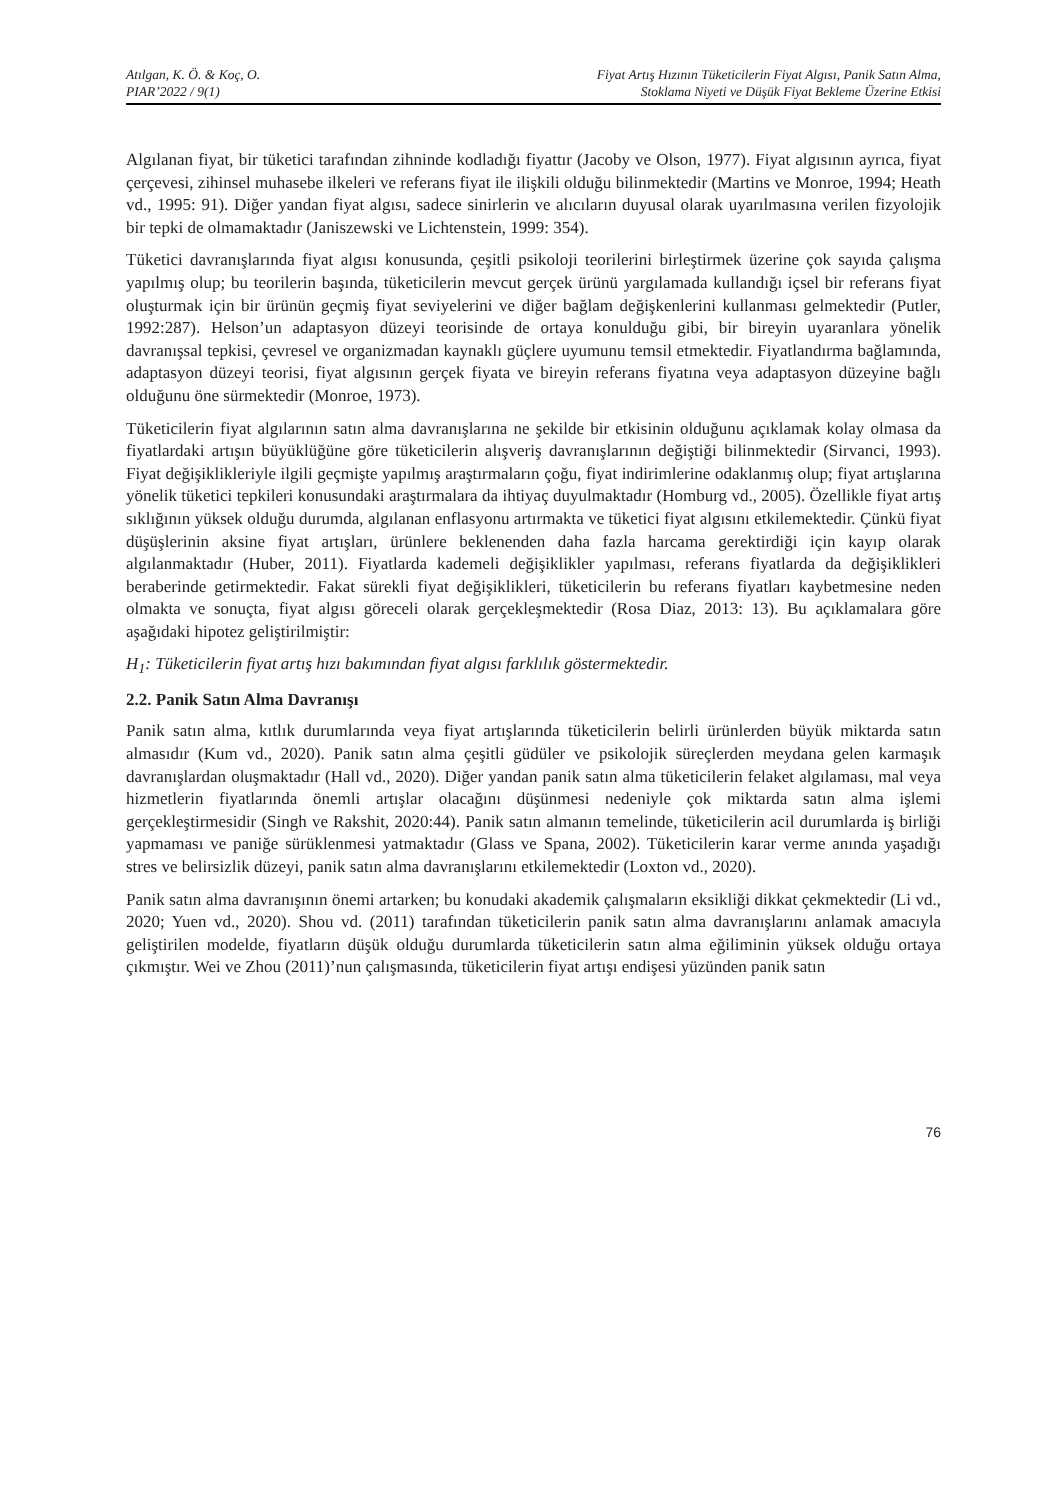Atılgan, K. Ö. & Koç, O.
PIAR’2022 / 9(1)
Fiyat Artış Hızının Tüketicilerin Fiyat Algısı, Panik Satın Alma,
Stoklama Niyeti ve Düşük Fiyat Bekleme Üzerine Etkisi
Algılanan fiyat, bir tüketici tarafından zihninde kodladığı fiyattır (Jacoby ve Olson, 1977). Fiyat algısının ayrıca, fiyat çerçevesi, zihinsel muhasebe ilkeleri ve referans fiyat ile ilişkili olduğu bilinmektedir (Martins ve Monroe, 1994; Heath vd., 1995: 91). Diğer yandan fiyat algısı, sadece sinirlerin ve alıcıların duyusal olarak uyarılmasına verilen fizyolojik bir tepki de olmamaktadır (Janiszewski ve Lichtenstein, 1999: 354).
Tüketici davranışlarında fiyat algısı konusunda, çeşitli psikoloji teorilerini birleştirmek üzerine çok sayıda çalışma yapılmış olup; bu teorilerin başında, tüketicilerin mevcut gerçek ürünü yargılamada kullandığı içsel bir referans fiyat oluşturmak için bir ürünün geçmiş fiyat seviyelerini ve diğer bağlam değişkenlerini kullanması gelmektedir (Putler, 1992:287). Helson’un adaptasyon düzeyi teorisinde de ortaya konulduğu gibi, bir bireyin uyaranlara yönelik davranışsal tepkisi, çevresel ve organizmadan kaynaklı güçlere uyumunu temsil etmektedir. Fiyatlandırma bağlamında, adaptasyon düzeyi teorisi, fiyat algısının gerçek fiyata ve bireyin referans fiyatına veya adaptasyon düzeyine bağlı olduğunu öne sürmektedir (Monroe, 1973).
Tüketicilerin fiyat algılarının satın alma davranışlarına ne şekilde bir etkisinin olduğunu açıklamak kolay olmasa da fiyatlardaki artışın büyüklüğüne göre tüketicilerin alışveriş davranışlarının değiştiği bilinmektedir (Sirvanci, 1993). Fiyat değişiklikleriyle ilgili geçmişte yapılmış araştırmaların çoğu, fiyat indirimlerine odaklanmış olup; fiyat artışlarına yönelik tüketici tepkileri konusundaki araştırmalara da ihtiyaç duyulmaktadır (Homburg vd., 2005). Özellikle fiyat artış sıklığının yüksek olduğu durumda, algılanan enflasyonu artırmakta ve tüketici fiyat algısını etkilemektedir. Çünkü fiyat düşüşlerinin aksine fiyat artışları, ürünlere beklenenden daha fazla harcama gerektirdiği için kayıp olarak algılanmaktadır (Huber, 2011). Fiyatlarda kademeli değişiklikler yapılması, referans fiyatlarda da değişiklikleri beraberinde getirmektedir. Fakat sürekli fiyat değişiklikleri, tüketicilerin bu referans fiyatları kaybetmesine neden olmakta ve sonuçta, fiyat algısı göreceli olarak gerçekleşmektedir (Rosa Diaz, 2013: 13). Bu açıklamalara göre aşağıdaki hipotez geliştirilmiştir:
H<sub>1</sub>: Tüketicilerin fiyat artış hızı bakımından fiyat algısı farklılık göstermektedir.
2.2. Panik Satın Alma Davranışı
Panik satın alma, kıtlık durumlarında veya fiyat artışlarında tüketicilerin belirli ürünlerden büyük miktarda satın almasıdır (Kum vd., 2020). Panik satın alma çeşitli güdüler ve psikolojik süreçlerden meydana gelen karmaşık davranışlardan oluşmaktadır (Hall vd., 2020). Diğer yandan panik satın alma tüketicilerin felaket algılaması, mal veya hizmetlerin fiyatlarında önemli artışlar olacağını düşünmesi nedeniyle çok miktarda satın alma işlemi gerçekleştirmesidir (Singh ve Rakshit, 2020:44). Panik satın almanın temelinde, tüketicilerin acil durumlarda iş birliği yapmaması ve paniğe sürüklenmesi yatmaktadır (Glass ve Spana, 2002). Tüketicilerin karar verme anında yaşadığı stres ve belirsizlik düzeyi, panik satın alma davranışlarını etkilemektedir (Loxton vd., 2020).
Panik satın alma davranışının önemi artarken; bu konudaki akademik çalışmaların eksikliği dikkat çekmektedir (Li vd., 2020; Yuen vd., 2020). Shou vd. (2011) tarafından tüketicilerin panik satın alma davranışlarını anlamak amacıyla geliştirilen modelde, fiyatların düşük olduğu durumlarda tüketicilerin satın alma eğiliminin yüksek olduğu ortaya çıkmıştır. Wei ve Zhou (2011)’nun çalışmasında, tüketicilerin fiyat artışı endişesi yüzünden panik satın
76